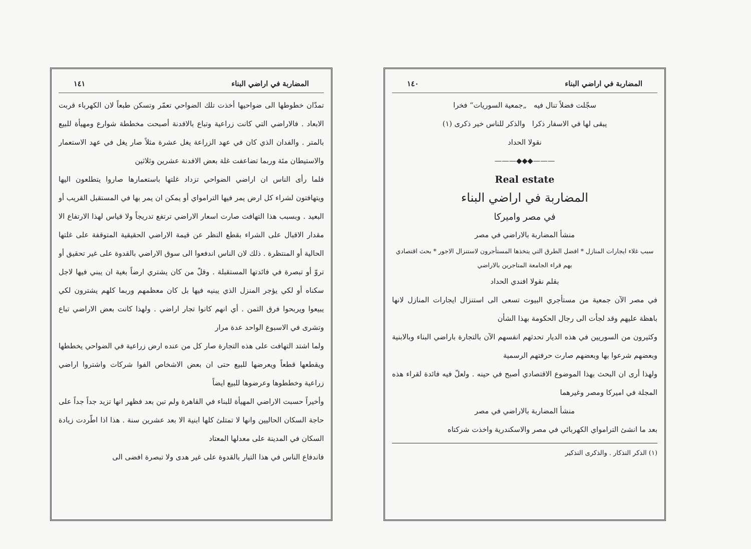المضاربة في اراضي البناء ١٤١
تمدّان خطوطها الى ضواحيها أخذت تلك الضواحي تعمّر وتسكن طبعاً لان الكهرباء قربت الابعاد . فالاراضي التي كانت زراعية وتباع بالافدنة أصبحت مخططة شوارع ومهيأة للبيع بالمتر . والفدان الذي كان في عهد الزراعة يغل عشرة مثلاً صار يغل في عهد الاستعمار والاستيطان مئة وربما تضاعفت غلة بعض الافدنة عشرين وثلاثين
فلما رأى الناس ان اراضي الضواحي تزداد غلتها باستعمارها صاروا يتطلعون اليها ويتهافتون لشراء كل ارض يمر فيها الترامواي أو يمكن ان يمر بها في المستقبل القريب أو البعيد . وبسبب هذا التهافت صارت اسعار الاراضي ترتفع تدريجاً ولا قياس لهذا الارتفاع الا مقدار الاقبال على الشراء بقطع النظر عن قيمة الاراضي الحقيقية المتوقفة على غلتها الحالية أو المنتظرة . ذلك لان الناس اندفعوا الى سوق الاراضي بالقدوة على غير تحقيق أو تروّ أو تبصرة في فائدتها المستقبلة . وقلّ من كان يشتري ارضاً بغية ان يبني فيها لاجل سكناه أو لكي يؤجر المنزل الذي يبنيه فيها بل كان معظمهم وربما كلهم يشترون لكي يبيعوا ويربحوا فرق الثمن . أي انهم كانوا تجار اراضي . ولهذا كانت بعض الاراضي تباع وتشرى في الاسبوع الواحد عدة مرار
ولما اشتد التهافت على هذه التجارة صار كل من عنده ارض زراعية في الضواحي يخططها ويقطعها قطعاً ويعرضها للبيع حتى ان بعض الاشخاص الفوا شركات واشتروا اراضي زراعية وخططوها وعرضوها للبيع ايضاً
وأخيراً حسبت الاراضي المهيأة للبناء في القاهرة ولم تبن بعد فظهر انها تزيد جداً جداً على حاجة السكان الحاليين وانها لا تمتلئ كلها ابنية الا بعد عشرين سنة . هذا اذا اطّردت زيادة السكان في المدينة على معدلها المعتاد
فاندفاع الناس في هذا التيار بالقدوة على غير هدى ولا تبصرة افضى الى
المضاربة في اراضي البناء ١٤٠
سجّلت فضلاً تنال فيه „جمعية السوريات“ فخرا
يبقى لها في الاسفار ذكرا والذكر للناس خير ذكرى (١)
نقولا الحداد
———◆◆◆———
Real estate
المضاربة في اراضي البناء
في مصر واميركا
منشأ المضاربة بالاراضي في مصر
سبب غلاء ايجارات المنازل * افضل الطرق التي يتخذها المستأجرون لاستنزال الاجور * بحث اقتصادي يهم قراء الجامعة المتاجرين بالاراضي
بقلم نقولا افندي الحداد
في مصر الآن جمعية من مستأجري البيوت تسعى الى استنزال ايجارات المنازل لانها باهظة عليهم وقد لجأت الى رجال الحكومة بهذا الشأن
وكثيرون من السوريين في هذه الديار تحدثهم انفسهم الآن بالتجارة باراضي البناء وبالابنية وبعضهم شرعوا بها وبعضهم صارت حرفتهم الرسمية
ولهذا أرى ان البحث بهذا الموضوع الاقتصادي أصبح في حينه . ولعلّ فيه فائدة لقراء هذه المجلة في اميركا ومصر وغيرهما
منشأ المضاربة بالاراضي في مصر
بعد ما انشئ الترامواي الكهربائي في مصر والاسكندرية واخذت شركتاه
(١) الذكر التذكار . والذكرى التذكير